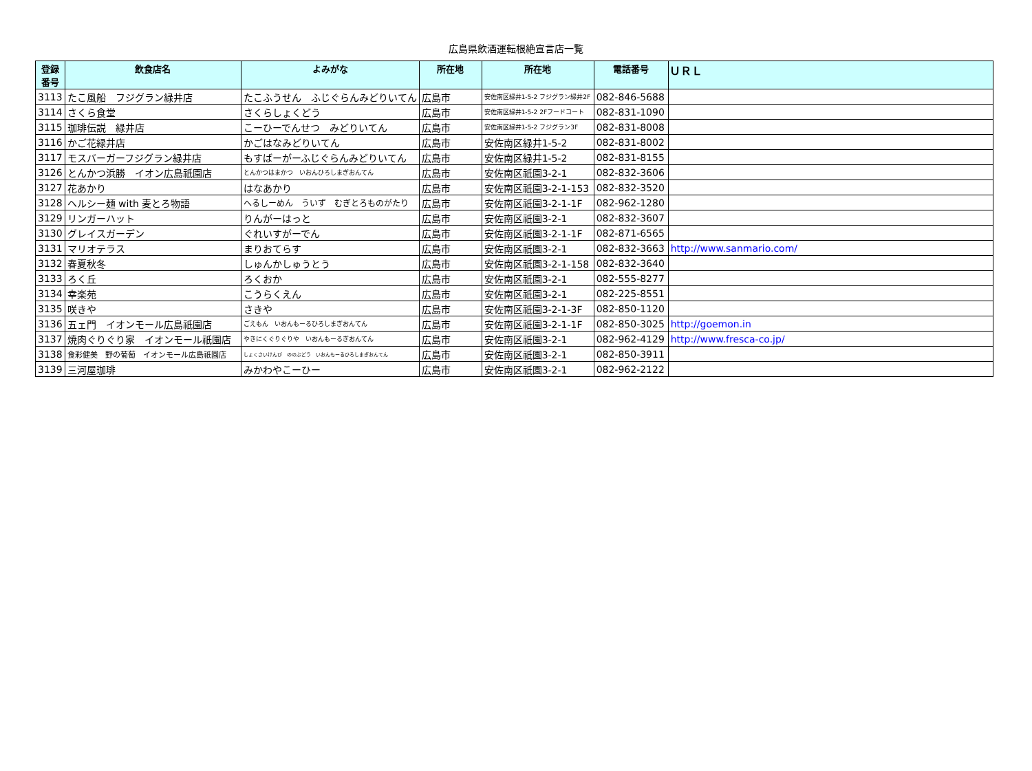広島県飲酒運転根絶宣言店一覧
| 登録 番号 | 飲食店名 | よみがな | 所在地 | 所在地 | 電話番号 | ＵＲＬ |
| --- | --- | --- | --- | --- | --- | --- |
| 3113 | たこ風船 フジグラン緑井店 | たこふうせん ふじぐらんみどりいてん | 広島市 | 安佐南区緑井1-5-2 フジグラン緑井2F | 082-846-5688 | |
| 3114 | さくら食堂 | さくらしょくどう | 広島市 | 安佐南区緑井1-5-2 2Fフードコート | 082-831-1090 | |
| 3115 | 珈琲伝説 緑井店 | こーひーでんせつ みどりいてん | 広島市 | 安佐南区緑井1-5-2 フジグラン3F | 082-831-8008 | |
| 3116 | かご花緑井店 | かごはなみどりいてん | 広島市 | 安佐南区緑井1-5-2 | 082-831-8002 | |
| 3117 | モスバーガーフジグラン緑井店 | もすばーがーふじぐらんみどりいてん | 広島市 | 安佐南区緑井1-5-2 | 082-831-8155 | |
| 3126 | とんかつ浜勝 イオン広島祇園店 | とんかつはまかつ いおんひろしまぎおんてん | 広島市 | 安佐南区祇園3-2-1 | 082-832-3606 | |
| 3127 | 花あかり | はなあかり | 広島市 | 安佐南区祇園3-2-1-153 | 082-832-3520 | |
| 3128 | ヘルシー麺 with 麦とろ物語 | へるしーめん ういず むぎとろものがたり | 広島市 | 安佐南区祇園3-2-1-1F | 082-962-1280 | |
| 3129 | リンガーハット | りんがーはっと | 広島市 | 安佐南区祇園3-2-1 | 082-832-3607 | |
| 3130 | グレイスガーデン | ぐれいすがーでん | 広島市 | 安佐南区祇園3-2-1-1F | 082-871-6565 | |
| 3131 | マリオテラス | まりおてらす | 広島市 | 安佐南区祇園3-2-1 | 082-832-3663 | http://www.sanmario.com/ |
| 3132 | 春夏秋冬 | しゅんかしゅうとう | 広島市 | 安佐南区祇園3-2-1-158 | 082-832-3640 | |
| 3133 | ろく丘 | ろくおか | 広島市 | 安佐南区祇園3-2-1 | 082-555-8277 | |
| 3134 | 幸楽苑 | こうらくえん | 広島市 | 安佐南区祇園3-2-1 | 082-225-8551 | |
| 3135 | 咲きや | さきや | 広島市 | 安佐南区祇園3-2-1-3F | 082-850-1120 | |
| 3136 | 五ェ門 イオンモール広島祇園店 | ごえもん いおんもーるひろしまぎおんてん | 広島市 | 安佐南区祇園3-2-1-1F | 082-850-3025 | http://goemon.in |
| 3137 | 焼肉ぐりぐり家 イオンモール祇園店 | やきにくぐりぐりや いおんもーるぎおんてん | 広島市 | 安佐南区祇園3-2-1 | 082-962-4129 | http://www.fresca-co.jp/ |
| 3138 | 食彩健美 野の葡萄 イオンモール広島祇園店 | しょくさいけんび ののぶどう いおんもーるひろしまぎおんてん | 広島市 | 安佐南区祇園3-2-1 | 082-850-3911 | |
| 3139 | 三河屋珈琲 | みかわやこーひー | 広島市 | 安佐南区祇園3-2-1 | 082-962-2122 | |